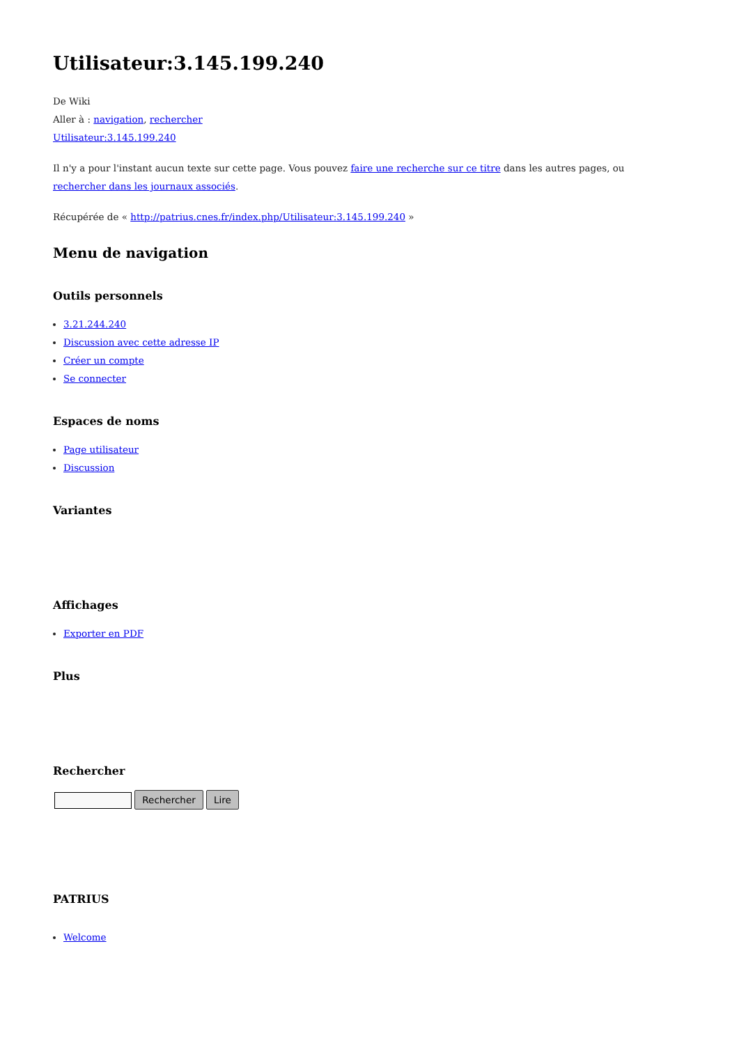Utilisateur:3.145.199.240
De Wiki
Aller à : navigation, rechercher
Utilisateur:3.145.199.240
Il n'y a pour l'instant aucun texte sur cette page. Vous pouvez faire une recherche sur ce titre dans les autres pages, ou rechercher dans les journaux associés.
Récupérée de « http://patrius.cnes.fr/index.php/Utilisateur:3.145.199.240 »
Menu de navigation
Outils personnels
3.21.244.240
Discussion avec cette adresse IP
Créer un compte
Se connecter
Espaces de noms
Page utilisateur
Discussion
Variantes
Affichages
Exporter en PDF
Plus
Rechercher
Rechercher Lire
PATRIUS
Welcome